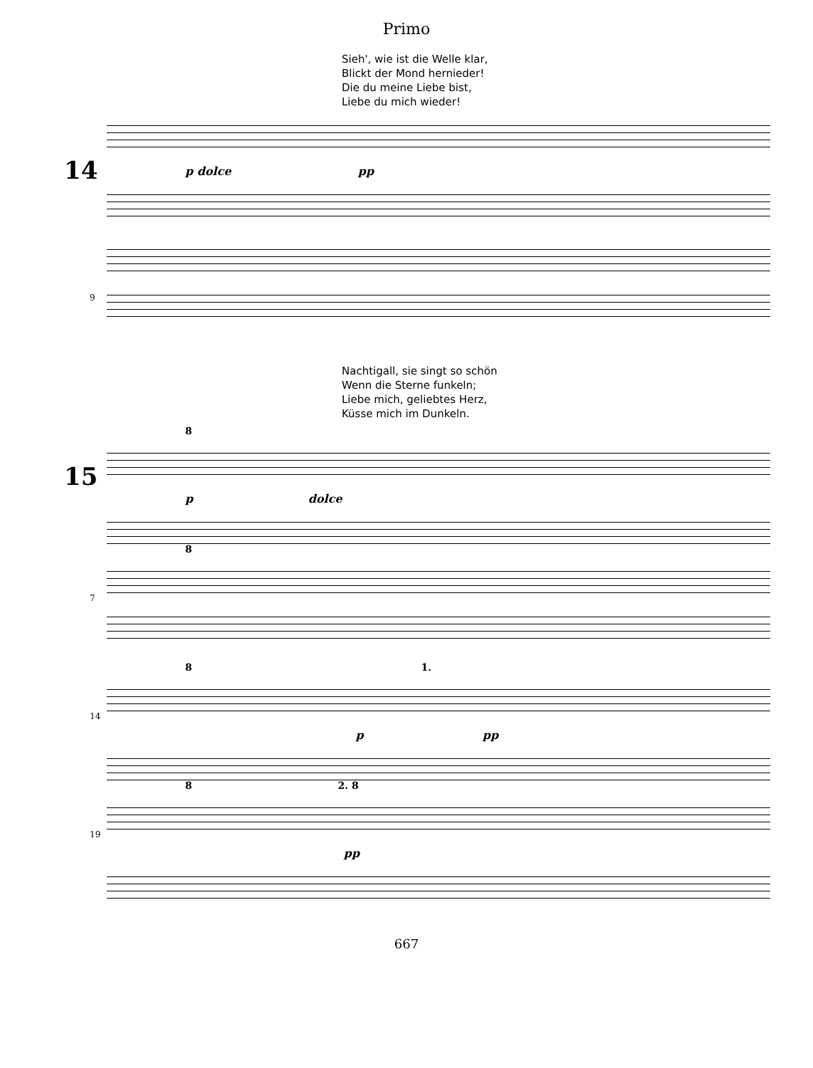Primo
Sieh', wie ist die Welle klar,
Blickt der Mond hernieder!
Die du meine Liebe bist,
Liebe du mich wieder!
14
p dolce pp
9
Nachtigall, sie singt so schön
Wenn die Sterne funkeln;
Liebe mich, geliebtes Herz,
Küsse mich im Dunkeln.
8
15
p dolce
8
7
8 1.
14
p pp
8 2. 8
19
pp
667